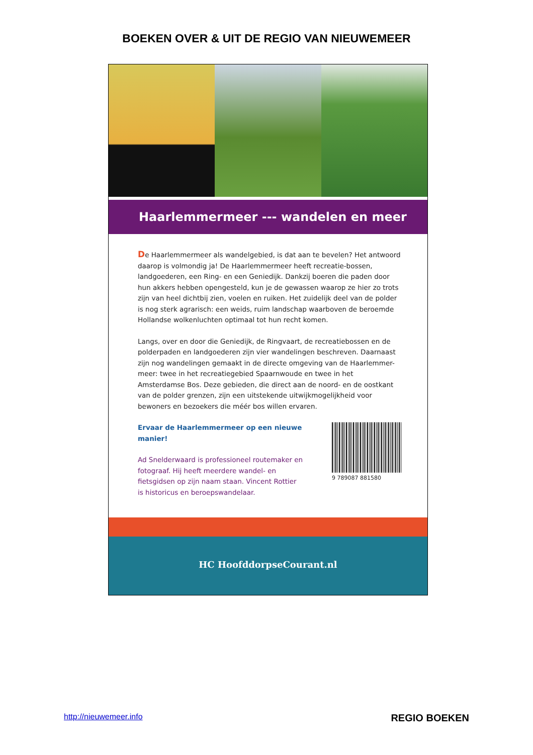BOEKEN OVER & UIT DE REGIO VAN NIEUWEMEER
Haarlemmermeer --- wandelen en meer
De Haarlemmermeer als wandelgebied, is dat aan te bevelen? Het antwoord daarop is volmondig ja! De Haarlemmermeer heeft recreatie-bossen, landgoederen, een Ring- en een Geniedijk. Dankzij boeren die paden door hun akkers hebben opengesteld, kun je de gewassen waarop ze hier zo trots zijn van heel dichtbij zien, voelen en ruiken. Het zuidelijk deel van de polder is nog sterk agrarisch: een weids, ruim landschap waarboven de beroemde Hollandse wolkenluchten optimaal tot hun recht komen.
Langs, over en door die Geniedijk, de Ringvaart, de recreatiebossen en de polderpaden en landgoederen zijn vier wandelingen beschreven. Daarnaast zijn nog wandelingen gemaakt in de directe omgeving van de Haarlemmer-meer: twee in het recreatiegebied Spaarnwoude en twee in het Amsterdamse Bos. Deze gebieden, die direct aan de noord- en de oostkant van de polder grenzen, zijn een uitstekende uitwijkmogelijkheid voor bewoners en bezoekers die méér bos willen ervaren.
Ervaar de Haarlemmermeer op een nieuwe manier!
Ad Snelderwaard is professioneel routemaker en fotograaf. Hij heeft meerdere wandel- en fietsgidsen op zijn naam staan. Vincent Rottier is historicus en beroepswandelaar.
9 789087 881580
HC HoofddorpseCourant.nl
http://nieuwemeer.info REGIO BOEKEN